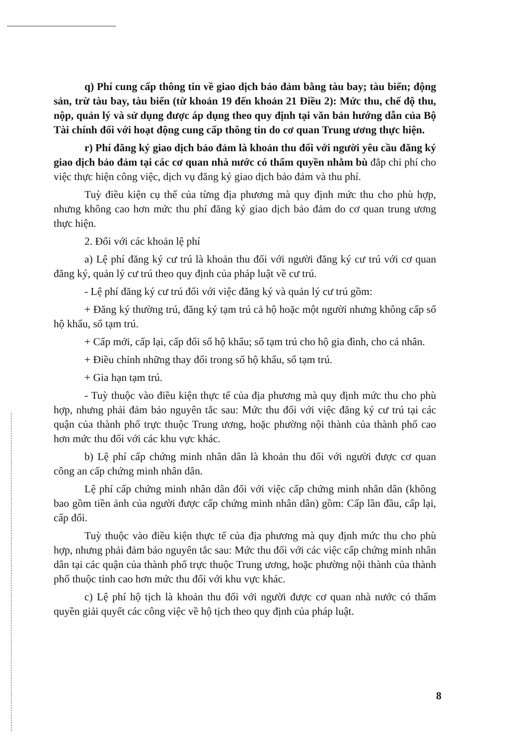q) Phí cung cấp thông tin về giao dịch bảo đảm bằng tàu bay; tàu biển; động sản, trừ tàu bay, tàu biển (từ khoản 19 đến khoản 21 Điều 2): Mức thu, chế độ thu, nộp, quản lý và sử dụng được áp dụng theo quy định tại văn bản hướng dẫn của Bộ Tài chính đối với hoạt động cung cấp thông tin do cơ quan Trung ương thực hiện.
r) Phí đăng ký giao dịch bảo đảm là khoản thu đối với người yêu cầu đăng ký giao dịch bảo đảm tại các cơ quan nhà nước có thẩm quyền nhằm bù đắp chi phí cho việc thực hiện công việc, dịch vụ đăng ký giao dịch bảo đảm và thu phí.
Tuỳ điều kiện cụ thể của từng địa phương mà quy định mức thu cho phù hợp, nhưng không cao hơn mức thu phí đăng ký giao dịch bảo đảm do cơ quan trung ương thực hiện.
2. Đối với các khoản lệ phí
a) Lệ phí đăng ký cư trú là khoản thu đối với người đăng ký cư trú với cơ quan đăng ký, quản lý cư trú theo quy định của pháp luật về cư trú.
- Lệ phí đăng ký cư trú đối với việc đăng ký và quản lý cư trú gồm:
+ Đăng ký thường trú, đăng ký tạm trú cả hộ hoặc một người nhưng không cấp sổ hộ khẩu, sổ tạm trú.
+ Cấp mới, cấp lại, cấp đổi sổ hộ khẩu; sổ tạm trú cho hộ gia đình, cho cá nhân.
+ Điều chỉnh những thay đổi trong sổ hộ khẩu, sổ tạm trú.
+ Gia hạn tạm trú.
- Tuỳ thuộc vào điều kiện thực tế của địa phương mà quy định mức thu cho phù hợp, nhưng phải đảm bảo nguyên tắc sau: Mức thu đối với việc đăng ký cư trú tại các quận của thành phố trực thuộc Trung ương, hoặc phường nội thành của thành phố cao hơn mức thu đối với các khu vực khác.
b) Lệ phí cấp chứng minh nhân dân là khoản thu đối với người được cơ quan công an cấp chứng minh nhân dân.
Lệ phí cấp chứng minh nhân dân đối với việc cấp chứng minh nhân dân (không bao gồm tiền ảnh của người được cấp chứng minh nhân dân) gồm: Cấp lần đầu, cấp lại, cấp đổi.
Tuỳ thuộc vào điều kiện thực tế của địa phương mà quy định mức thu cho phù hợp, nhưng phải đảm bảo nguyên tắc sau: Mức thu đối với các việc cấp chứng minh nhân dân tại các quận của thành phố trực thuộc Trung ương, hoặc phường nội thành của thành phố thuộc tỉnh cao hơn mức thu đối với khu vực khác.
c) Lệ phí hộ tịch là khoản thu đối với người được cơ quan nhà nước có thẩm quyền giải quyết các công việc về hộ tịch theo quy định của pháp luật.
8